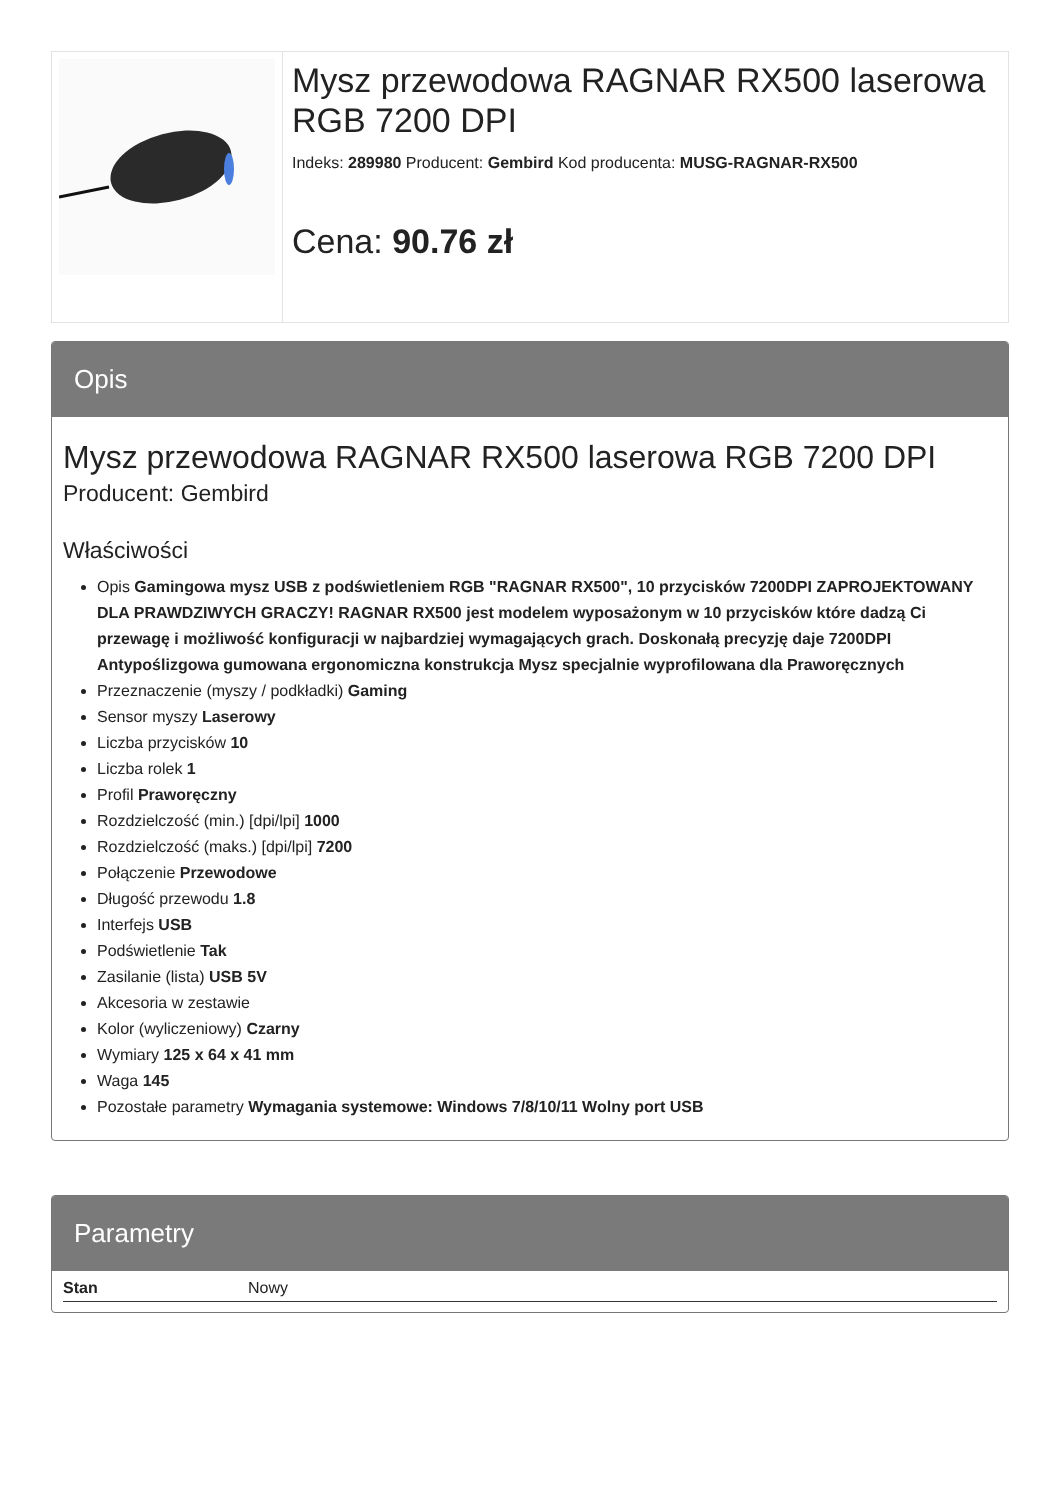Mysz przewodowa RAGNAR RX500 laserowa RGB 7200 DPI
Indeks: 289980 Producent: Gembird Kod producenta: MUSG-RAGNAR-RX500
Cena: 90.76 zł
Opis
Mysz przewodowa RAGNAR RX500 laserowa RGB 7200 DPI
Producent: Gembird
Właściwości
Opis Gamingowa mysz USB z podświetleniem RGB "RAGNAR RX500", 10 przycisków 7200DPI ZAPROJEKTOWANY DLA PRAWDZIWYCH GRACZY! RAGNAR RX500 jest modelem wyposażonym w 10 przycisków które dadzą Ci przewagę i możliwość konfiguracji w najbardziej wymagających grach. Doskonałą precyzję daje 7200DPI Antypoślizgowa gumowana ergonomiczna konstrukcja Mysz specjalnie wyprofilowana dla Praworęcznych
Przeznaczenie (myszy / podkładki) Gaming
Sensor myszy Laserowy
Liczba przycisków 10
Liczba rolek 1
Profil Praworęczny
Rozdzielczość (min.) [dpi/lpi] 1000
Rozdzielczość (maks.) [dpi/lpi] 7200
Połączenie Przewodowe
Długość przewodu 1.8
Interfejs USB
Podświetlenie Tak
Zasilanie (lista) USB 5V
Akcesoria w zestawie
Kolor (wyliczeniowy) Czarny
Wymiary 125 x 64 x 41 mm
Waga 145
Pozostałe parametry Wymagania systemowe: Windows 7/8/10/11 Wolny port USB
Parametry
| Stan | Nowy |